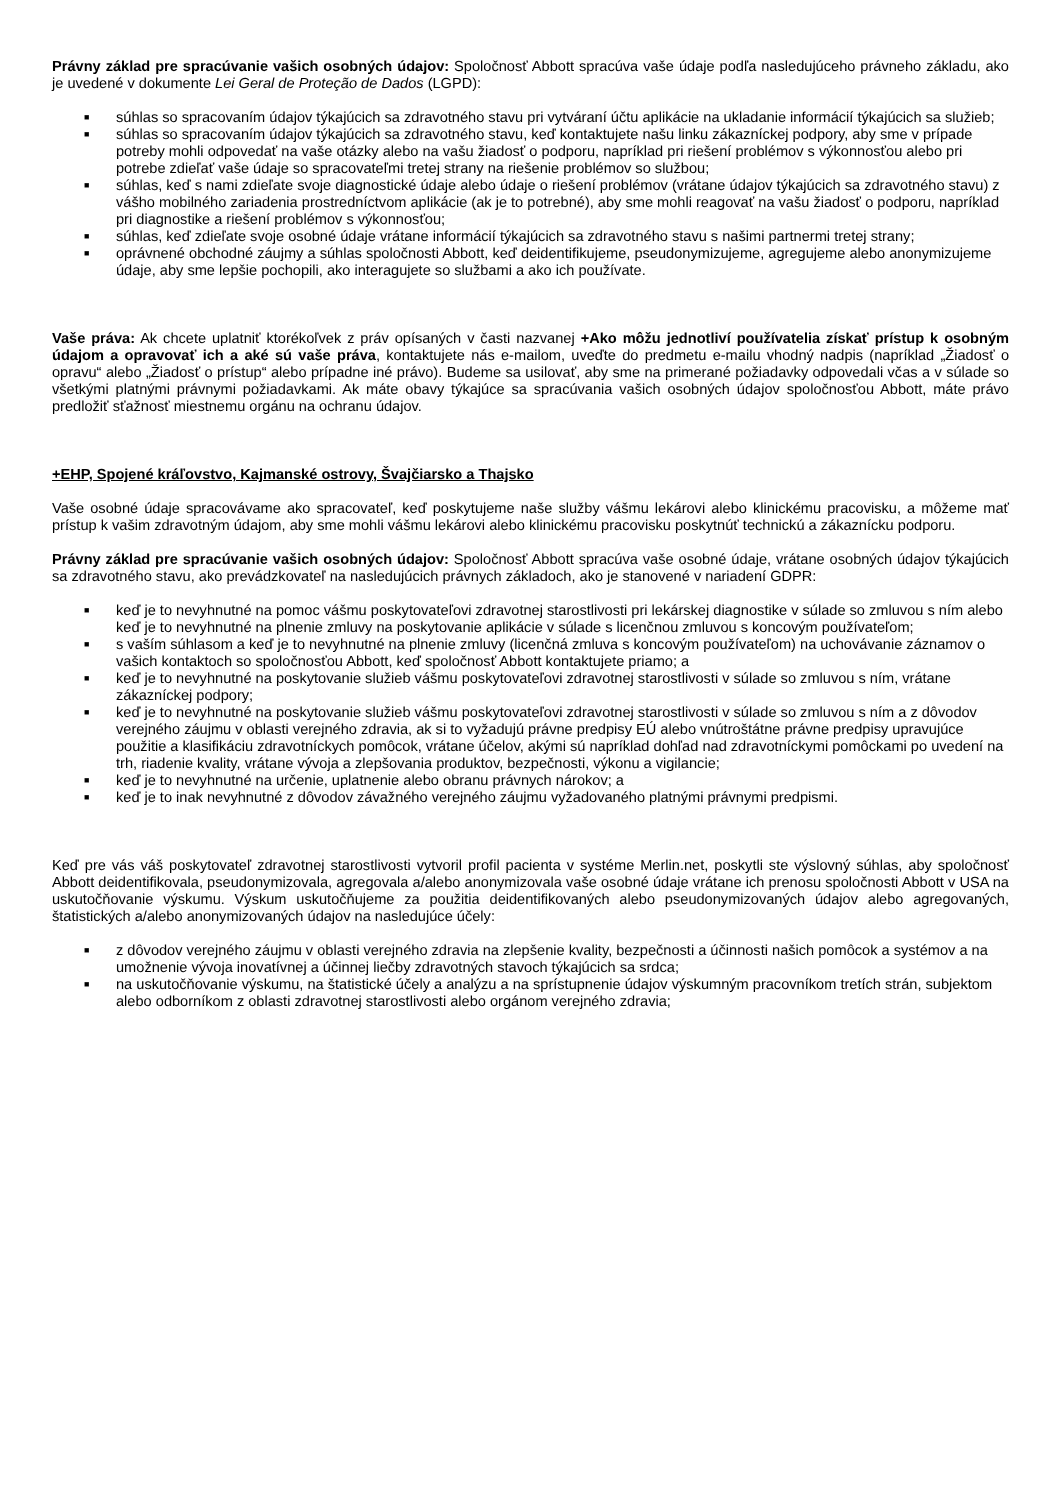Právny základ pre spracúvanie vašich osobných údajov: Spoločnosť Abbott spracúva vaše údaje podľa nasledujúceho právneho základu, ako je uvedené v dokumente Lei Geral de Proteção de Dados (LGPD):
■ súhlas so spracovaním údajov týkajúcich sa zdravotného stavu pri vytváraní účtu aplikácie na ukladanie informácií týkajúcich sa služieb;
■ súhlas so spracovaním údajov týkajúcich sa zdravotného stavu, keď kontaktujete našu linku zákazníckej podpory, aby sme v prípade potreby mohli odpovedať na vaše otázky alebo na vašu žiadosť o podporu, napríklad pri riešení problémov s výkonnosťou alebo pri potrebe zdieľať vaše údaje so spracovateľmi tretej strany na riešenie problémov so službou;
■ súhlas, keď s nami zdieľate svoje diagnostické údaje alebo údaje o riešení problémov (vrátane údajov týkajúcich sa zdravotného stavu) z vášho mobilného zariadenia prostredníctvom aplikácie (ak je to potrebné), aby sme mohli reagovať na vašu žiadosť o podporu, napríklad pri diagnostike a riešení problémov s výkonnosťou;
■ súhlas, keď zdieľate svoje osobné údaje vrátane informácií týkajúcich sa zdravotného stavu s našimi partnermi tretej strany;
■ oprávnené obchodné záujmy a súhlas spoločnosti Abbott, keď deidentifikujeme, pseudonymizujeme, agregujeme alebo anonymizujeme údaje, aby sme lepšie pochopili, ako interagujete so službami a ako ich používate.
Vaše práva: Ak chcete uplatniť ktorékoľvek z práv opísaných v časti nazvanej +Ako môžu jednotliví používatelia získať prístup k osobným údajom a opravovať ich a aké sú vaše práva, kontaktujete nás e-mailom, uveďte do predmetu e-mailu vhodný nadpis (napríklad „Žiadosť o opravu“ alebo „Žiadosť o prístup“ alebo prípadne iné právo). Budeme sa usilovať, aby sme na primerané požiadavky odpovedali včas a v súlade so všetkými platnými právnymi požiadavkami. Ak máte obavy týkajúce sa spracúvania vašich osobných údajov spoločnosťou Abbott, máte právo predložiť sťažnosť miestnemu orgánu na ochranu údajov.
+EHP, Spojené kráľovstvo, Kajmanské ostrovy, Švajčiarsko a Thajsko
Vaše osobné údaje spracovávame ako spracovateľ, keď poskytujeme naše služby vášmu lekárovi alebo klinickému pracovisku, a môžeme mať prístup k vašim zdravotným údajom, aby sme mohli vášmu lekárovi alebo klinickému pracovisku poskytnúť technickú a zákaznícku podporu.
Právny základ pre spracúvanie vašich osobných údajov: Spoločnosť Abbott spracúva vaše osobné údaje, vrátane osobných údajov týkajúcich sa zdravotného stavu, ako prevádzkovateľ na nasledujúcich právnych základoch, ako je stanovené v nariadení GDPR:
■ keď je to nevyhnutné na pomoc vášmu poskytovateľovi zdravotnej starostlivosti pri lekárskej diagnostike v súlade so zmluvou s ním alebo keď je to nevyhnutné na plnenie zmluvy na poskytovanie aplikácie v súlade s licenčnou zmluvou s koncovým používateľom;
■ s vaším súhlasom a keď je to nevyhnutné na plnenie zmluvy (licenčná zmluva s koncovým používateľom) na uchovávanie záznamov o vašich kontaktoch so spoločnosťou Abbott, keď spoločnosť Abbott kontaktujete priamo; a
■ keď je to nevyhnutné na poskytovanie služieb vášmu poskytovateľovi zdravotnej starostlivosti v súlade so zmluvou s ním, vrátane zákazníckej podpory;
■ keď je to nevyhnutné na poskytovanie služieb vášmu poskytovateľovi zdravotnej starostlivosti v súlade so zmluvou s ním a z dôvodov verejného záujmu v oblasti verejného zdravia, ak si to vyžadujú právne predpisy EÚ alebo vnútroštátne právne predpisy upravujúce použitie a klasifikáciu zdravotníckych pomôcok, vrátane účelov, akými sú napríklad dohľad nad zdravotníckymi pomôckami po uvedení na trh, riadenie kvality, vrátane vývoja a zlepšovania produktov, bezpečnosti, výkonu a vigilancie;
■ keď je to nevyhnutné na určenie, uplatnenie alebo obranu právnych nárokov; a
■ keď je to inak nevyhnutné z dôvodov závažného verejného záujmu vyžadovaného platnými právnymi predpismi.
Keď pre vás váš poskytovateľ zdravotnej starostlivosti vytvoril profil pacienta v systéme Merlin.net, poskytli ste výslovný súhlas, aby spoločnosť Abbott deidentifikovala, pseudonymizovala, agregovala a/alebo anonymizovala vaše osobné údaje vrátane ich prenosu spoločnosti Abbott v USA na uskutočňovanie výskumu. Výskum uskutočňujeme za použitia deidentifikovaných alebo pseudonymizovaných údajov alebo agregovaných, štatistických a/alebo anonymizovaných údajov na nasledujúce účely:
■ z dôvodov verejného záujmu v oblasti verejného zdravia na zlepšenie kvality, bezpečnosti a účinnosti našich pomôcok a systémov a na umožnenie vývoja inovatívnej a účinnej liečby zdravotných stavoch týkajúcich sa srdca;
■ na uskutočňovanie výskumu, na štatistické účely a analýzu a na sprístupnenie údajov výskumným pracovníkom tretích strán, subjektom alebo odborníkom z oblasti zdravotnej starostlivosti alebo orgánom verejného zdravia;